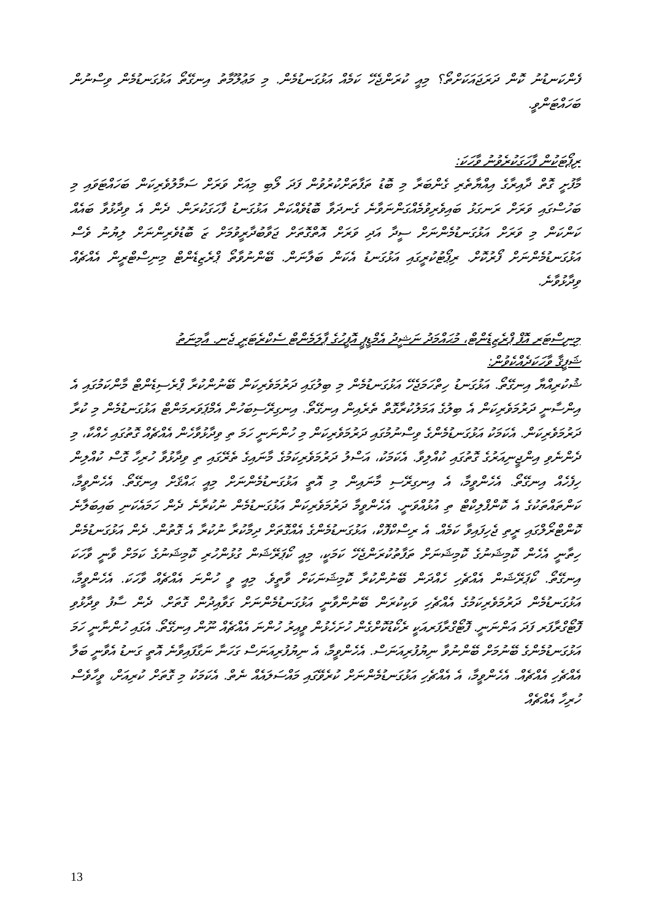ފެންކަނޑުނު ކޮން ދަރަޖައަކަށްތޯ؟ މިއީ ކުރަންޖެހޭ ކަމެއް އަޅުގަނޑުމެން. މި މަޢުލޫމާތު އިނގޭތޯ އަޅުގަނޑުމެން ވިސްނުން ބަހައްޓަންވީ.
ރިޕޯޓަކުން ފާހަގަކުރެވުނު ވާހަކަ:
މާފުށީ ގޮތް ދާއިރާގެ އިއްޔާތެރި ގެންބަރާ މި ބޮޑު ތަފާތަށްކުރުވުން ފަދަ ލޯބި މިއަށް ވަރަށް ސަމާލުވެރިކަން ބަހައްޓަވައި މި ބަހުސްގައި ވަރަށް ރަނގަޅު ބައިވެރިވުމެއްގަންނަވާނެ ގެނދަވާ ބޮޑުވެއްކަން އަޅުގަނޑު ފާހަގަކުރަން. ދެން އެ ވިދާޅުވާ ބައެއް ކަންކަން މި ވަރަށް އަޅުގަނޑުމެންނަށް ސީދާ އަދި ވަރަށް އޮތްގޮތަށް ޖަވާބުދާރީވުމަށް ޒަ ބޮޑުވެރިންނަށް ލިޔުނު ވެސް އަޅުގަނޑުމެންނަށް ފޯރުކޮށް. ރިޕޯޓުކުރީގައި އަޅުގަނޑު އެކަން ބަލާނަން. ބޭންނުވާތޯ ޕްރެޒިޑެންޓް މިނިސްޓްރީން އެއްޗެއް ވިދާޅުވާނެ.
މިނިސްޓަރ އޮފް ޕްރެޒިޑެންޓް، މުޙައްމަދު ނަޝީދު އެމްޑީޕީ އޮފީހުގެ ޕާލަމެންޓް ސެކްރެޓަރީ ޖެނ. އާމިނަތު
ޝަފީޤާ ވާހަކަދެއްކެވުން:
ޝުކުރިއްޔާ އިނގޭތޯ. އަޅުގަނޑު ހިތްހަމަޖެހޭ އަޅުގަނޑުމެން މި ބިލުގައި ދަރުމަވެރިކަން ބޭނުންކުރާ ޕްރެސިޑެންޓް މާންކަމުގައި އެ އިންސާނީ ދަރުމަވެރިކަން އެ ބިލުގެ އަމަލުކުރާގޮތް ތެރެއިން އިނގޭތޯ. އިނގިރޭސިބަހުން އެމްޕަވަރމަންޓް އަޅުގަނޑުމެން މި ކުރާ ދަރުމަވެރިކަން. އެކަމަކު އަޅުގަނޑުމެންގެ ވިސްނުމުގައި ދަރުމަވެރިކަން މި ހުންނަނީ ހަމަ ތި ވިދާޅުވާހެން އެއްޗެއް ގޮތުގައި ހެއްކާ، މި ދެންނެވި އިންޖީނިއަރުގެ ގޮތުގައި ކުއްލިވާ. އެކަމަކު، އަސްލު ދަރުމަވެރިކަމުގެ މާނައިގެ ތެރޭގައި ތި ވިދާޅުވާ ހުރިހާ ގޮސް ކުއްލިން ހިފެހެއް އިނގޭތޯ. އެހެންވީމާ، އެ އިނގިރޭސި މާނައިން މި އޮތީ އަޅުގަނޑުމެންނަށް މިއީ ޙައްޤަށް އިނގޭތޯ. އެހެންވީމާ، ކަންތައްތަކުގެ އެ ކޮންފްލިކްޓް ތި އުޅުއްވަނީ. އެހެންވީމާ ދަރުމަވެރިކަން އަޅުގަނޑުމެން ނުކުރާނެ ދެން ހަމައެކަނި ބައިބަލާނެ ކޮންޓްރޯލްގައި ރީތި ޖެހިފައިވާ ކަމެއް. އެ ރިސްކްފޮކް، އަޅުގަނޑުމެންގެ އެއްގޮތަށް ދިމާކުރާ ނުކުރާ އެ ގޮތުން. ދެން އަޅުގަނޑުމެން ހިތާނީ އެހެން ކޮމިޝަނުގެ ކޮމިޝަނަށް ތަފާތުކުރަންޖެހޭ ކަމަކީ، މިއީ ކޯޕަރޭޝަން ގުޅުންހުރި ކޮމިޝަނުގެ ކަމަށް ވާނީ ވާހަކަ އިނގޭތޯ. ކޯޕަރޭޝަން އެއްޗެހި ހެއްދަން ބޭނުންކުރާ ކޮމިޝަނަކަށް ވާތީވެ. މިއީ ވީ ހުންނަ އެއްޗެއް ވާހަކަ. އެހެންވީމާ، އަޅުގަނޑުމެން ދަރުމަވެރިކަމުގެ އެއްޗެހި ވަކިކުރަން ބޭނުންވާނީ އަޅުގަނޑުމެންނަށް ގަވާއިދުން ގޮތަށް. ދެން ސާފު ވިދާޅުވި ފޮޓޯގްރާފަރ ފަދަ އަންނަނީ. ފޮޓޯގްރާފަރއަކީ ރެކޯޑުކޮށްގެން ހުށަހެޅުން ވީއިރު ހުންނަ އެއްޗެއް ނޫން އިނގޭތޯ. އެގައި ހުންނާނީ ހަމަ އަޅުގަނޑުމެންގެ ބޭނުމަށް ބޭންނުވާ ނިޔުފުރިއަނަސް. އެހެންވީމާ، އެ ނިޔުފުރިއަނަސް ގަހަނާ ނަގާފައިވާނެ އޮތީ ގަނޑު އެވާނީ ބަލާ އެއްޗެހި އެއްޗެއް. އެހެންވީމާ، އެ އެއްޗެހި އަޅުގަނޑުމެންނަށް ކުރެވޭގައި މައްސަލައެއް ނެތް. އެކަމަކު މި ގޮތަށް ކުރިއަށް، ވީހާވެސް ހުރިހާ އެއްޗެއް
13